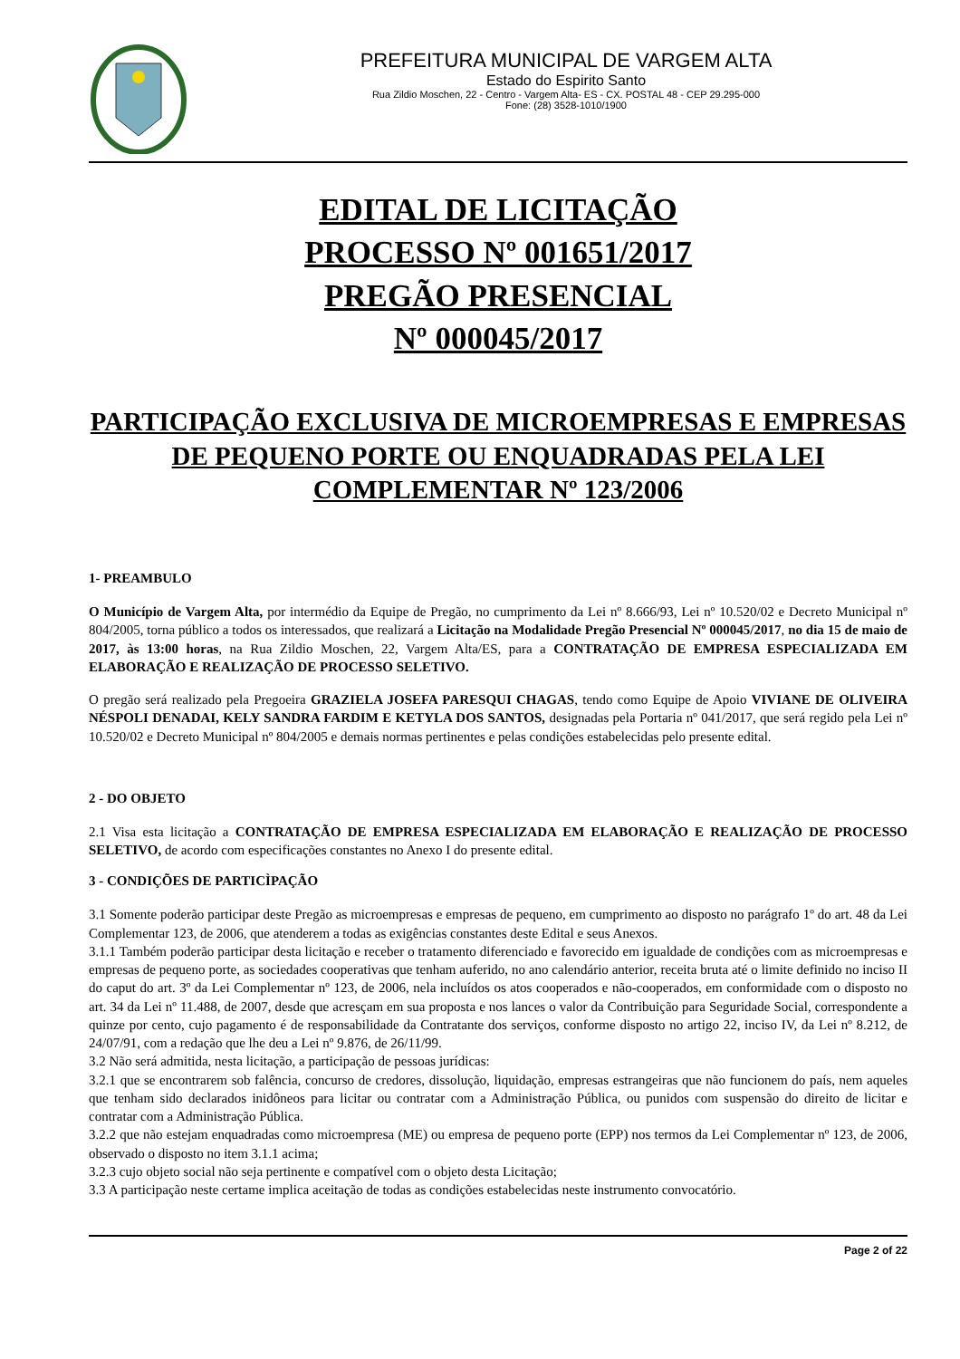PREFEITURA MUNICIPAL DE VARGEM ALTA
Estado do Espirito Santo
Rua Zildio Moschen, 22 - Centro - Vargem Alta- ES - CX. POSTAL 48 - CEP 29.295-000
Fone: (28) 3528-1010/1900
EDITAL DE LICITAÇÃO
PROCESSO Nº 001651/2017
PREGÃO PRESENCIAL
Nº 000045/2017
PARTICIPAÇÃO EXCLUSIVA DE MICROEMPRESAS E EMPRESAS DE PEQUENO PORTE OU ENQUADRADAS PELA LEI COMPLEMENTAR Nº 123/2006
1- PREAMBULO
O Município de Vargem Alta, por intermédio da Equipe de Pregão, no cumprimento da Lei nº 8.666/93, Lei nº 10.520/02 e Decreto Municipal nº 804/2005, torna público a todos os interessados, que realizará a Licitação na Modalidade Pregão Presencial Nº 000045/2017, no dia 15 de maio de 2017, às 13:00 horas, na Rua Zildio Moschen, 22, Vargem Alta/ES, para a CONTRATAÇÃO DE EMPRESA ESPECIALIZADA EM ELABORAÇÃO E REALIZAÇÃO DE PROCESSO SELETIVO.
O pregão será realizado pela Pregoeira GRAZIELA JOSEFA PARESQUI CHAGAS, tendo como Equipe de Apoio VIVIANE DE OLIVEIRA NÉSPOLI DENADAI, KELY SANDRA FARDIM E KETYLA DOS SANTOS, designadas pela Portaria nº 041/2017, que será regido pela Lei nº 10.520/02 e Decreto Municipal nº 804/2005 e demais normas pertinentes e pelas condições estabelecidas pelo presente edital.
2 - DO OBJETO
2.1 Visa esta licitação a CONTRATAÇÃO DE EMPRESA ESPECIALIZADA EM ELABORAÇÃO E REALIZAÇÃO DE PROCESSO SELETIVO, de acordo com especificações constantes no Anexo I do presente edital.
3 - CONDIÇÕES DE PARTICÌPAÇÃO
3.1 Somente poderão participar deste Pregão as microempresas e empresas de pequeno, em cumprimento ao disposto no parágrafo 1º do art. 48 da Lei Complementar 123, de 2006, que atenderem a todas as exigências constantes deste Edital e seus Anexos.
3.1.1 Também poderão participar desta licitação e receber o tratamento diferenciado e favorecido em igualdade de condições com as microempresas e empresas de pequeno porte, as sociedades cooperativas que tenham auferido, no ano calendário anterior, receita bruta até o limite definido no inciso II do caput do art. 3º da Lei Complementar nº 123, de 2006, nela incluídos os atos cooperados e não-cooperados, em conformidade com o disposto no art. 34 da Lei nº 11.488, de 2007, desde que acresçam em sua proposta e nos lances o valor da Contribuição para Seguridade Social, correspondente a quinze por cento, cujo pagamento é de responsabilidade da Contratante dos serviços, conforme disposto no artigo 22, inciso IV, da Lei nº 8.212, de 24/07/91, com a redação que lhe deu a Lei nº 9.876, de 26/11/99.
3.2 Não será admitida, nesta licitação, a participação de pessoas jurídicas:
3.2.1 que se encontrarem sob falência, concurso de credores, dissolução, liquidação, empresas estrangeiras que não funcionem do país, nem aqueles que tenham sido declarados inidôneos para licitar ou contratar com a Administração Pública, ou punidos com suspensão do direito de licitar e contratar com a Administração Pública.
3.2.2 que não estejam enquadradas como microempresa (ME) ou empresa de pequeno porte (EPP) nos termos da Lei Complementar nº 123, de 2006, observado o disposto no item 3.1.1 acima;
3.2.3 cujo objeto social não seja pertinente e compatível com o objeto desta Licitação;
3.3 A participação neste certame implica aceitação de todas as condições estabelecidas neste instrumento convocatório.
Page 2 of 22